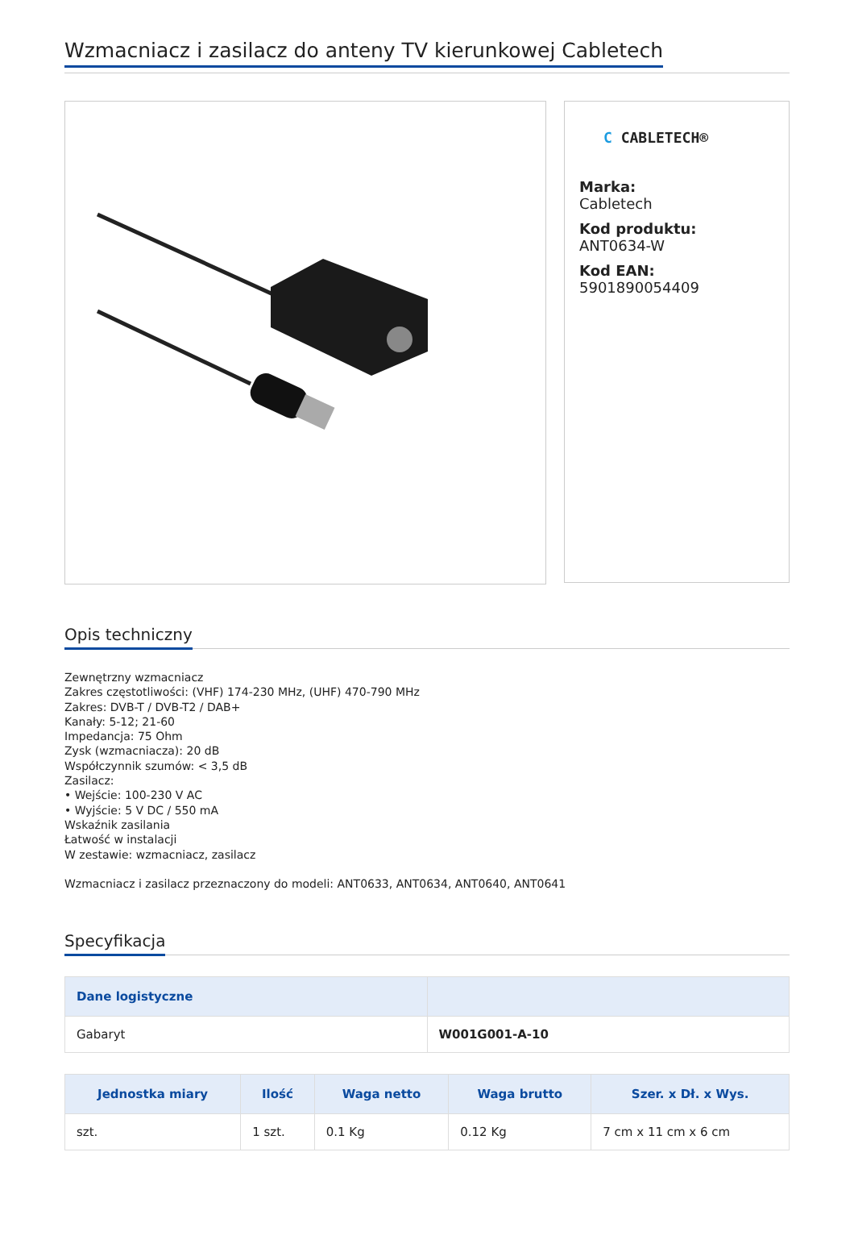Wzmacniacz i zasilacz do anteny TV kierunkowej Cabletech
C CABLETECH®
Marka:
Cabletech
Kod produktu:
ANT0634-W
Kod EAN:
5901890054409
Opis techniczny
Zewnętrzny wzmacniacz
Zakres częstotliwości: (VHF) 174-230 MHz, (UHF) 470-790 MHz
Zakres: DVB-T / DVB-T2 / DAB+
Kanały: 5-12; 21-60
Impedancja: 75 Ohm
Zysk (wzmacniacza): 20 dB
Współczynnik szumów: < 3,5 dB
Zasilacz:
• Wejście: 100-230 V AC
• Wyjście: 5 V DC / 550 mA
Wskaźnik zasilania
Łatwość w instalacji
W zestawie: wzmacniacz, zasilacz
Wzmacniacz i zasilacz przeznaczony do modeli: ANT0633, ANT0634, ANT0640, ANT0641
Specyfikacja
| Dane logistyczne | |
| --- | --- |
| Gabaryt | W001G001-A-10 |
| Jednostka miary | Ilość | Waga netto | Waga brutto | Szer. x Dł. x Wys. |
| --- | --- | --- | --- | --- |
| szt. | 1 szt. | 0.1 Kg | 0.12 Kg | 7 cm x 11 cm x 6 cm |